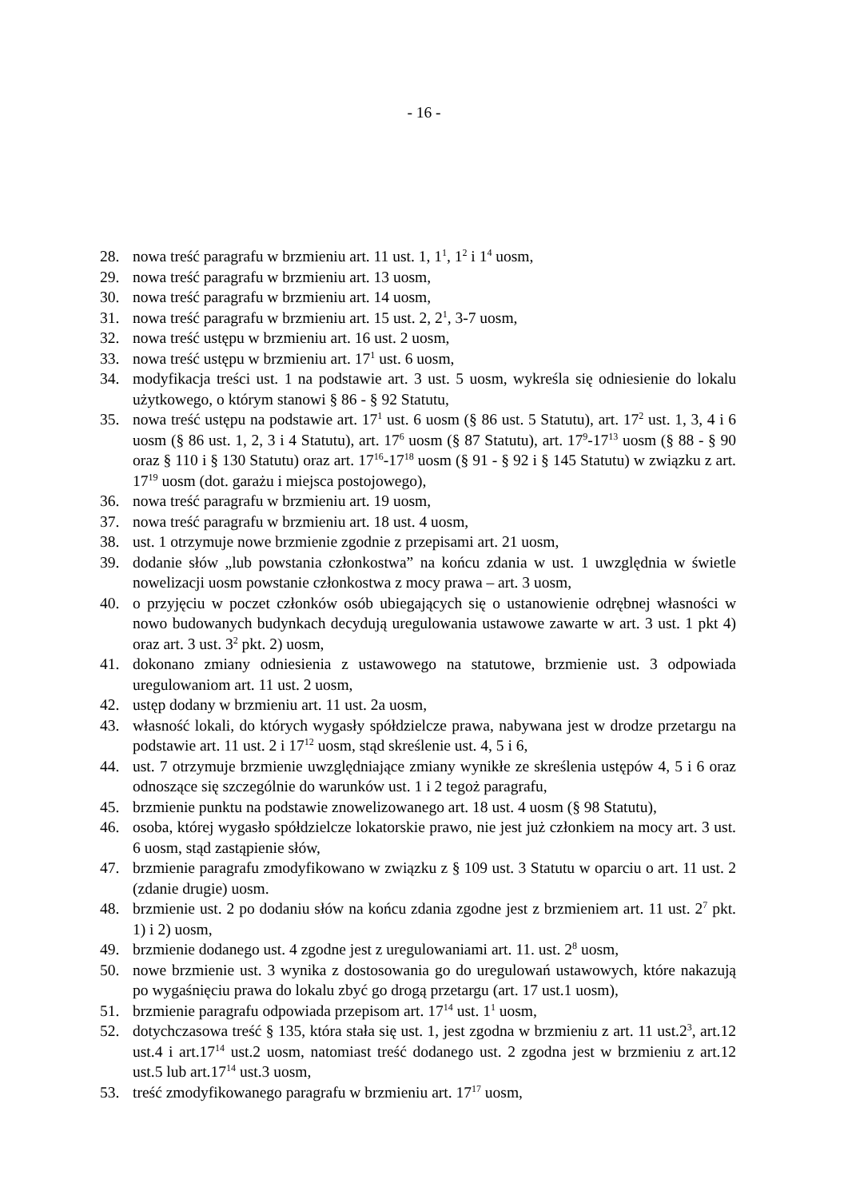- 16 -
28. nowa treść paragrafu w brzmieniu art. 11 ust. 1, 1<sup>1</sup>, 1<sup>2</sup> i 1<sup>4</sup> uosm,
29. nowa treść paragrafu w brzmieniu art. 13 uosm,
30. nowa treść paragrafu w brzmieniu art. 14 uosm,
31. nowa treść paragrafu w brzmieniu art. 15 ust. 2, 2<sup>1</sup>, 3-7 uosm,
32. nowa treść ustępu w brzmieniu art. 16 ust. 2 uosm,
33. nowa treść ustępu w brzmieniu art. 17<sup>1</sup> ust. 6 uosm,
34. modyfikacja treści ust. 1 na podstawie art. 3 ust. 5 uosm, wykreśla się odniesienie do lokalu użytkowego, o którym stanowi § 86 - § 92 Statutu,
35. nowa treść ustępu na podstawie art. 17<sup>1</sup> ust. 6 uosm (§ 86 ust. 5 Statutu), art. 17<sup>2</sup> ust. 1, 3, 4 i 6 uosm (§ 86 ust. 1, 2, 3 i 4 Statutu), art. 17<sup>6</sup> uosm (§ 87 Statutu), art. 17<sup>9</sup>-17<sup>13</sup> uosm (§ 88 - § 90 oraz § 110 i § 130 Statutu) oraz art. 17<sup>16</sup>-17<sup>18</sup> uosm (§ 91 - § 92 i § 145 Statutu) w związku z art. 17<sup>19</sup> uosm (dot. garażu i miejsca postojowego),
36. nowa treść paragrafu w brzmieniu art. 19 uosm,
37. nowa treść paragrafu w brzmieniu art. 18 ust. 4 uosm,
38. ust. 1 otrzymuje nowe brzmienie zgodnie z przepisami art. 21 uosm,
39. dodanie słów „lub powstania członkostwa” na końcu zdania w ust. 1 uwzględnia w świetle nowelizacji uosm powstanie członkostwa z mocy prawa – art. 3 uosm,
40. o przyjęciu w poczet członków osób ubiegających się o ustanowienie odrębnej własności w nowo budowanych budynkach decydują uregulowania ustawowe zawarte w art. 3 ust. 1 pkt 4) oraz art. 3 ust. 3<sup>2</sup> pkt. 2) uosm,
41. dokonano zmiany odniesienia z ustawowego na statutowe, brzmienie ust. 3 odpowiada uregulowaniom art. 11 ust. 2 uosm,
42. ustęp dodany w brzmieniu art. 11 ust. 2a uosm,
43. własność lokali, do których wygasły spółdzielcze prawa, nabywana jest w drodze przetargu na podstawie art. 11 ust. 2 i 17<sup>12</sup> uosm, stąd skreślenie ust. 4, 5 i 6,
44. ust. 7 otrzymuje brzmienie uwzględniające zmiany wynikłe ze skreślenia ustępów 4, 5 i 6 oraz odnoszące się szczególnie do warunków ust. 1 i 2 tegoż paragrafu,
45. brzmienie punktu na podstawie znowelizowanego art. 18 ust. 4 uosm (§ 98 Statutu),
46. osoba, której wygasło spółdzielcze lokatorskie prawo, nie jest już członkiem na mocy art. 3 ust. 6 uosm, stąd zastąpienie słów,
47. brzmienie paragrafu zmodyfikowano w związku z § 109 ust. 3 Statutu w oparciu o art. 11 ust. 2 (zdanie drugie) uosm.
48. brzmienie ust. 2 po dodaniu słów na końcu zdania zgodne jest z brzmieniem art. 11 ust. 2<sup>7</sup> pkt. 1) i 2) uosm,
49. brzmienie dodanego ust. 4 zgodne jest z uregulowaniami art. 11. ust. 2<sup>8</sup> uosm,
50. nowe brzmienie ust. 3 wynika z dostosowania go do uregulowań ustawowych, które nakazują po wygaśnięciu prawa do lokalu zbyć go drogą przetargu (art. 17 ust.1 uosm),
51. brzmienie paragrafu odpowiada przepisom art. 17<sup>14</sup> ust. 1<sup>1</sup> uosm,
52. dotychczasowa treść § 135, która stała się ust. 1, jest zgodna w brzmieniu z art. 11 ust.2<sup>3</sup>, art.12 ust.4 i art.17<sup>14</sup> ust.2 uosm, natomiast treść dodanego ust. 2 zgodna jest w brzmieniu z art.12 ust.5 lub art.17<sup>14</sup> ust.3 uosm,
53. treść zmodyfikowanego paragrafu w brzmieniu art. 17<sup>17</sup> uosm,